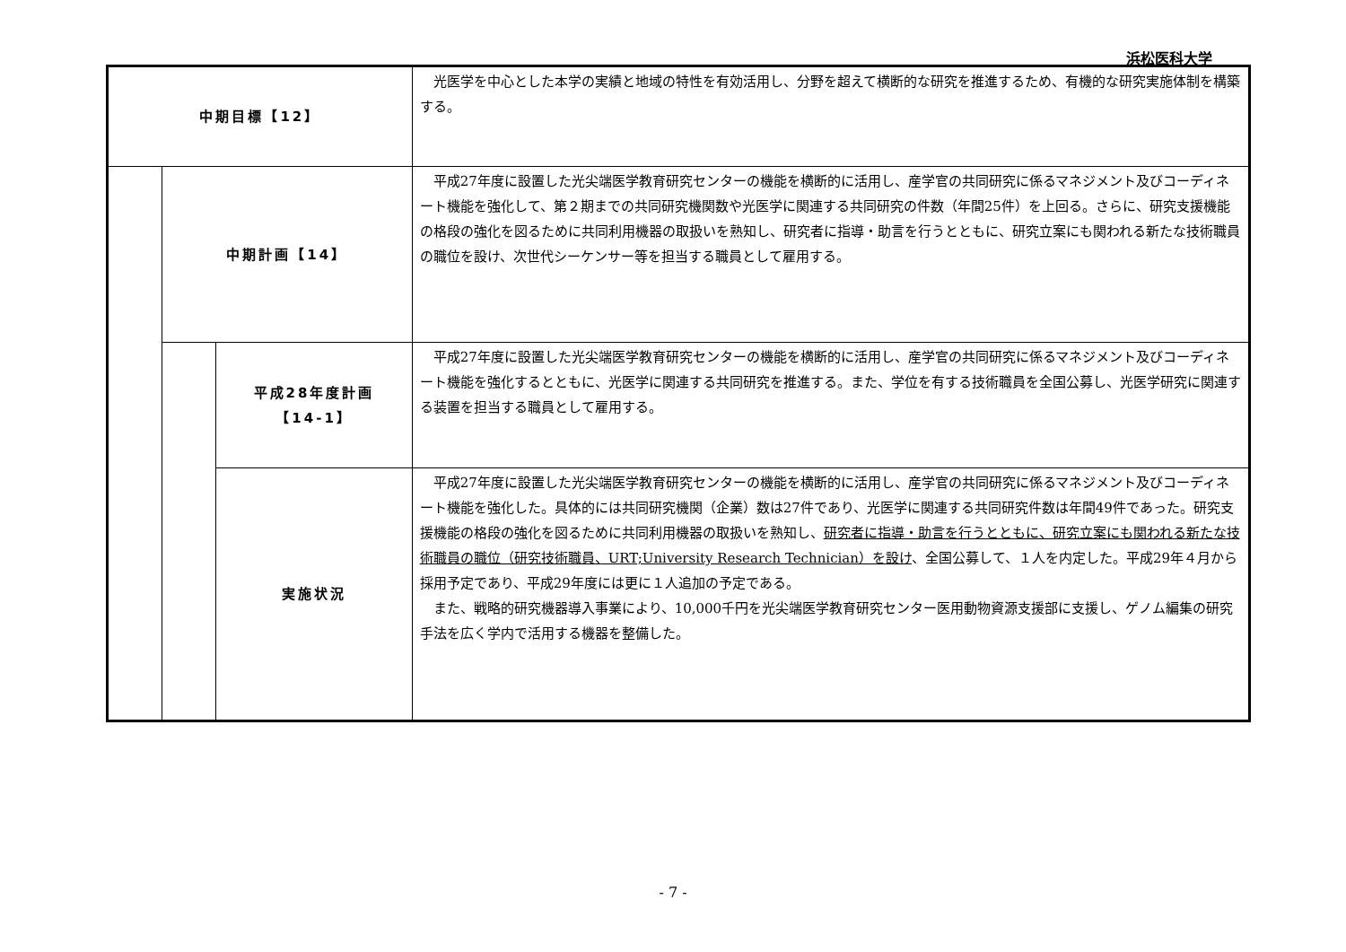浜松医科大学
| 中期目標【12】 | | | 光医学を中心とした本学の実績と地域の特性を有効活用し、分野を超えて横断的な研究を推進するため、有機的な研究実施体制を構築する。 |
| | 中期計画【14】 | | 平成27年度に設置した光尖端医学教育研究センターの機能を横断的に活用し、産学官の共同研究に係るマネジメント及びコーディネート機能を強化して、第２期までの共同研究機関数や光医学に関連する共同研究の件数（年間25件）を上回る。さらに、研究支援機能の格段の強化を図るために共同利用機器の取扱いを熟知し、研究者に指導・助言を行うとともに、研究立案にも関われる新たな技術職員の職位を設け、次世代シーケンサー等を担当する職員として雇用する。 |
| | | 平成28年度計画 【14-1】 | 平成27年度に設置した光尖端医学教育研究センターの機能を横断的に活用し、産学官の共同研究に係るマネジメント及びコーディネート機能を強化するとともに、光医学に関連する共同研究を推進する。また、学位を有する技術職員を全国公募し、光医学研究に関連する装置を担当する職員として雇用する。 |
| | | 実施状況 | 平成27年度に設置した光尖端医学教育研究センターの機能を横断的に活用し、産学官の共同研究に係るマネジメント及びコーディネート機能を強化した。具体的には共同研究機関（企業）数は27件であり、光医学に関連する共同研究件数は年間49件であった。研究支援機能の格段の強化を図るために共同利用機器の取扱いを熟知し、 研究者に指導・助言を行うとともに、研究立案にも関われる新たな技術職員の職位（研究技術職員、URT;University Research Technician）を設け 、全国公募して、１人を内定した。平成29年４月から採用予定であり、平成29年度には更に１人追加の予定である。 また、戦略的研究機器導入事業により、10,000千円を光尖端医学教育研究センター医用動物資源支援部に支援し、ゲノム編集の研究手法を広く学内で活用する機器を整備した。 |
- 7 -